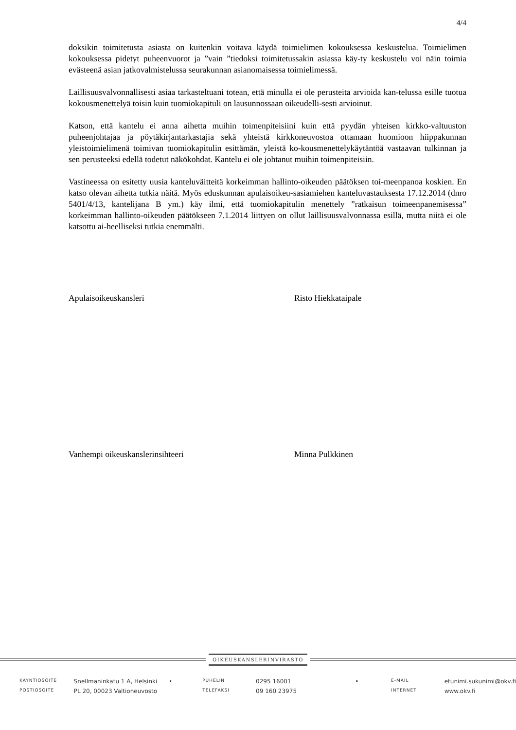4/4
doksikin toimitetusta asiasta on kuitenkin voitava käydä toimielimen kokouksessa keskustelua. Toimielimen kokouksessa pidetyt puheenvuorot ja ”vain ”tiedoksi toimitetussakin asiassa käy-ty keskustelu voi näin toimia evästeenä asian jatkovalmistelussa seurakunnan asianomaisessa toimielimessä.
Laillisuusvalvonnallisesti asiaa tarkasteltuani totean, että minulla ei ole perusteita arvioida kan-telussa esille tuotua kokousmenettelyä toisin kuin tuomiokapituli on lausunnossaan oikeudelli-sesti arvioinut.
Katson, että kantelu ei anna aihetta muihin toimenpiteisiini kuin että pyydän yhteisen kirkko-valtuuston puheenjohtajaa ja pöytäkirjantarkastajia sekä yhteistä kirkkoneuvostoa ottamaan huomioon hiippakunnan yleistoimielimenä toimivan tuomiokapitulin esittämän, yleistä ko-kousmenettelykäytäntöä vastaavan tulkinnan ja sen perusteeksi edellä todetut näkökohdat. Kantelu ei ole johtanut muihin toimenpiteisiin.
Vastineessa on esitetty uusia kanteluväitteitä korkeimman hallinto-oikeuden päätöksen toi-meenpanoa koskien. En katso olevan aihetta tutkia näitä. Myös eduskunnan apulaisoikeu-sasiamiehen kanteluvastauksesta 17.12.2014 (dnro 5401/4/13, kantelijana B ym.) käy ilmi, että tuomiokapitulin menettely ”ratkaisun toimeenpanemisessa” korkeimman hallinto-oikeuden päätökseen 7.1.2014 liittyen on ollut laillisuusvalvonnassa esillä, mutta niitä ei ole katsottu ai-heelliseksi tutkia enemmälti.
Apulaisoikeuskansleri Risto Hiekkataipale
Vanhempi oikeuskanslerinsihteeri Minna Pulkkinen
OIKEUSKANSLERINVIRASTO
| KAYNTIOSOITE | Snellmaninkatu 1 A, Helsinki | • | PUHELIN | 0295 16001 | • | E-MAIL | etunimi.sukunimi@okv.fi |
| POSTIOSOITE | PL 20, 00023 Valtioneuvosto | | TELEFAKSI | 09 160 23975 | | INTERNET | www.okv.fi |